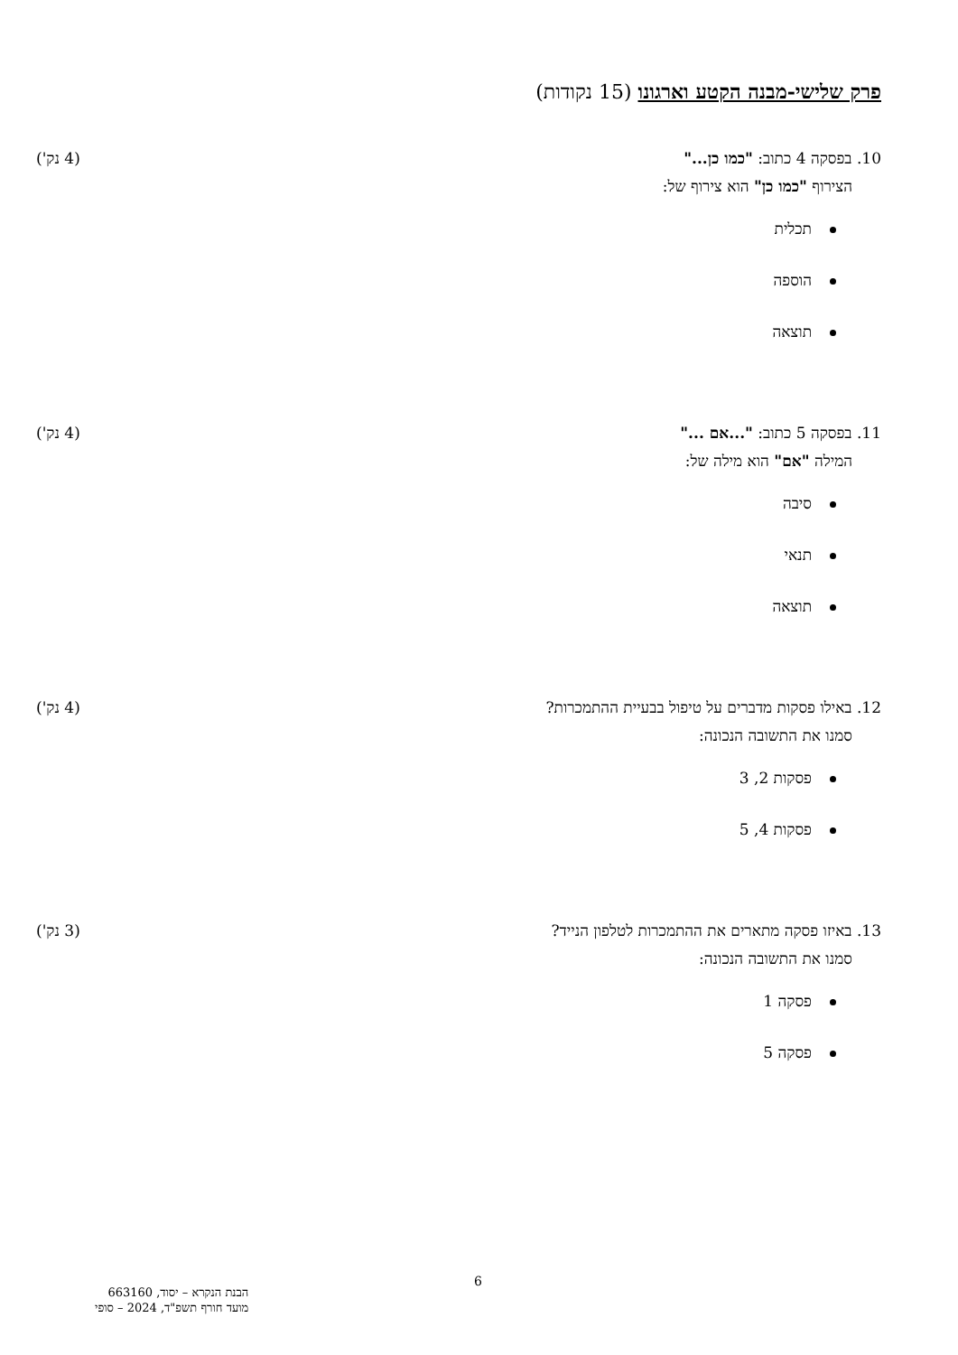פרק שלישי-מבנה הקטע וארגונו (15 נקודות)
10. בפסקה 4 כתוב: "כמו כן..." (4 נק')
הצירוף "כמו כן" הוא צירוף של:
תכלית
הוספה
תוצאה
11. בפסקה 5 כתוב: "...אם ..." (4 נק')
המילה "אם" הוא מילה של:
סיבה
תנאי
תוצאה
12. באילו פסקות מדברים על טיפול בבעיית ההתמכרות? (4 נק')
סמנו את התשובה הנכונה:
פסקות 2, 3
פסקות 4, 5
13. באיזו פסקה מתארים את ההתמכרות לטלפון הנייד? (3 נק')
סמנו את התשובה הנכונה:
פסקה 1
פסקה 5
6
הבנת הנקרא – יסוד, 663160
מועד חורף תשפ"ד, 2024 – סופי